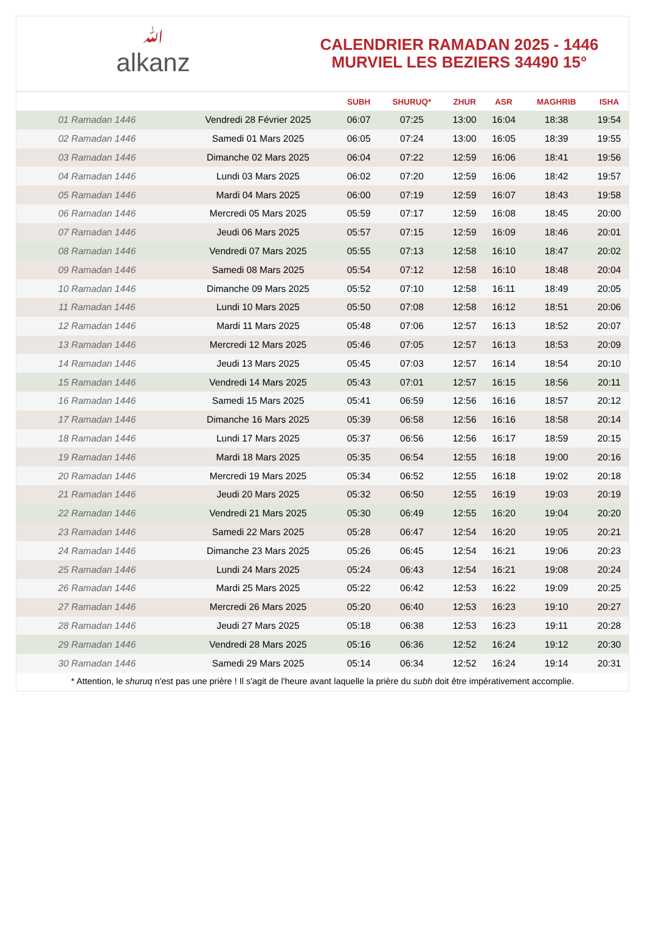ﷲalkanz
CALENDRIER RAMADAN 2025 - 1446
MURVIEL LES BEZIERS 34490 15°
| | | SUBH | SHURUQ* | ZHUR | ASR | MAGHRIB | ISHA |
| --- | --- | --- | --- | --- | --- | --- | --- |
| 01 Ramadan 1446 | Vendredi 28 Février 2025 | 06:07 | 07:25 | 13:00 | 16:04 | 18:38 | 19:54 |
| 02 Ramadan 1446 | Samedi 01 Mars 2025 | 06:05 | 07:24 | 13:00 | 16:05 | 18:39 | 19:55 |
| 03 Ramadan 1446 | Dimanche 02 Mars 2025 | 06:04 | 07:22 | 12:59 | 16:06 | 18:41 | 19:56 |
| 04 Ramadan 1446 | Lundi 03 Mars 2025 | 06:02 | 07:20 | 12:59 | 16:06 | 18:42 | 19:57 |
| 05 Ramadan 1446 | Mardi 04 Mars 2025 | 06:00 | 07:19 | 12:59 | 16:07 | 18:43 | 19:58 |
| 06 Ramadan 1446 | Mercredi 05 Mars 2025 | 05:59 | 07:17 | 12:59 | 16:08 | 18:45 | 20:00 |
| 07 Ramadan 1446 | Jeudi 06 Mars 2025 | 05:57 | 07:15 | 12:59 | 16:09 | 18:46 | 20:01 |
| 08 Ramadan 1446 | Vendredi 07 Mars 2025 | 05:55 | 07:13 | 12:58 | 16:10 | 18:47 | 20:02 |
| 09 Ramadan 1446 | Samedi 08 Mars 2025 | 05:54 | 07:12 | 12:58 | 16:10 | 18:48 | 20:04 |
| 10 Ramadan 1446 | Dimanche 09 Mars 2025 | 05:52 | 07:10 | 12:58 | 16:11 | 18:49 | 20:05 |
| 11 Ramadan 1446 | Lundi 10 Mars 2025 | 05:50 | 07:08 | 12:58 | 16:12 | 18:51 | 20:06 |
| 12 Ramadan 1446 | Mardi 11 Mars 2025 | 05:48 | 07:06 | 12:57 | 16:13 | 18:52 | 20:07 |
| 13 Ramadan 1446 | Mercredi 12 Mars 2025 | 05:46 | 07:05 | 12:57 | 16:13 | 18:53 | 20:09 |
| 14 Ramadan 1446 | Jeudi 13 Mars 2025 | 05:45 | 07:03 | 12:57 | 16:14 | 18:54 | 20:10 |
| 15 Ramadan 1446 | Vendredi 14 Mars 2025 | 05:43 | 07:01 | 12:57 | 16:15 | 18:56 | 20:11 |
| 16 Ramadan 1446 | Samedi 15 Mars 2025 | 05:41 | 06:59 | 12:56 | 16:16 | 18:57 | 20:12 |
| 17 Ramadan 1446 | Dimanche 16 Mars 2025 | 05:39 | 06:58 | 12:56 | 16:16 | 18:58 | 20:14 |
| 18 Ramadan 1446 | Lundi 17 Mars 2025 | 05:37 | 06:56 | 12:56 | 16:17 | 18:59 | 20:15 |
| 19 Ramadan 1446 | Mardi 18 Mars 2025 | 05:35 | 06:54 | 12:55 | 16:18 | 19:00 | 20:16 |
| 20 Ramadan 1446 | Mercredi 19 Mars 2025 | 05:34 | 06:52 | 12:55 | 16:18 | 19:02 | 20:18 |
| 21 Ramadan 1446 | Jeudi 20 Mars 2025 | 05:32 | 06:50 | 12:55 | 16:19 | 19:03 | 20:19 |
| 22 Ramadan 1446 | Vendredi 21 Mars 2025 | 05:30 | 06:49 | 12:55 | 16:20 | 19:04 | 20:20 |
| 23 Ramadan 1446 | Samedi 22 Mars 2025 | 05:28 | 06:47 | 12:54 | 16:20 | 19:05 | 20:21 |
| 24 Ramadan 1446 | Dimanche 23 Mars 2025 | 05:26 | 06:45 | 12:54 | 16:21 | 19:06 | 20:23 |
| 25 Ramadan 1446 | Lundi 24 Mars 2025 | 05:24 | 06:43 | 12:54 | 16:21 | 19:08 | 20:24 |
| 26 Ramadan 1446 | Mardi 25 Mars 2025 | 05:22 | 06:42 | 12:53 | 16:22 | 19:09 | 20:25 |
| 27 Ramadan 1446 | Mercredi 26 Mars 2025 | 05:20 | 06:40 | 12:53 | 16:23 | 19:10 | 20:27 |
| 28 Ramadan 1446 | Jeudi 27 Mars 2025 | 05:18 | 06:38 | 12:53 | 16:23 | 19:11 | 20:28 |
| 29 Ramadan 1446 | Vendredi 28 Mars 2025 | 05:16 | 06:36 | 12:52 | 16:24 | 19:12 | 20:30 |
| 30 Ramadan 1446 | Samedi 29 Mars 2025 | 05:14 | 06:34 | 12:52 | 16:24 | 19:14 | 20:31 |
* Attention, le shuruq n'est pas une prière ! Il s'agit de l'heure avant laquelle la prière du subh doit être impérativement accomplie.